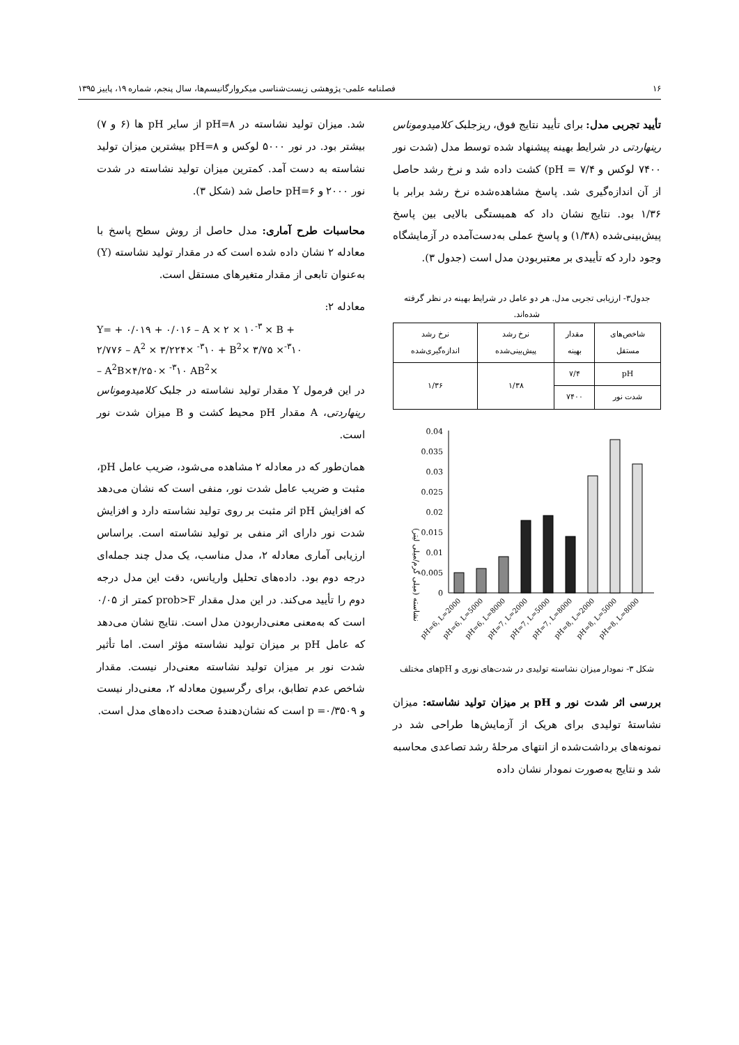۱۶ فصلنامه علمی- پژوهشی زیست‌شناسی میکروارگانیسم‌ها، سال پنجم، شماره ۱۹، پاییز ۱۳۹۵
تأیید تجربی مدل: برای تأیید نتایج فوق، ریزجلبک کلامیدوموناس رینهاردتی در شرایط بهینه پیشنهاد شده توسط مدل (شدت نور ۷۴۰۰ لوکس و pH = ۷/۴) کشت داده شد و نرخ رشد حاصل از آن اندازه‌گیری شد. پاسخ مشاهده‌شده نرخ رشد برابر با ۱/۳۶ بود. نتایج نشان داد که همبستگی بالایی بین پاسخ پیش‌بینی‌شده (۱/۳۸) و پاسخ عملی به‌دست‌آمده در آزمایشگاه وجود دارد که تأییدی بر معتبربودن مدل است (جدول ۳).
جدول۳- ارزیابی تجربی مدل. هر دو عامل در شرایط بهینه در نظر گرفته شده‌اند.
| شاخص‌های مستقل | مقدار بهینه | نرخ رشد پیش‌بینی‌شده | نرخ رشد اندازه‌گیری‌شده |
| --- | --- | --- | --- |
| pH | ۷/۴ | ۱/۳۸ | ۱/۳۶ |
| شدت نور | ۷۴۰۰ | | |
نشاسته (میلی گرم/میلی لیتر)
0.04
0.035
0.03
0.025
0.02
0.015
0.01
0.005
0
pH=6, L=2000
pH=6, L=5000
pH=6, L=8000
pH=7, L=2000
pH=7, L=5000
pH=7, L=8000
pH=8, L=2000
pH=8, L=5000
pH=8, L=8000
شکل ۳- نمودار میزان نشاسته تولیدی در شدت‌های نوری و pHهای مختلف
بررسی اثر شدت نور و pH بر میزان تولید نشاسته: میزان نشاستهٔ تولیدی برای هریک از آزمایش‌ها طراحی شد در نمونه‌های برداشت‌شده از انتهای مرحلهٔ رشد تصاعدی محاسبه شد و نتایج به‌صورت نمودار نشان داده
شد. میزان تولید نشاسته در pH=۸ از سایر pH ها (۶ و ۷) بیشتر بود. در نور ۵۰۰۰ لوکس و pH=۸ بیشترین میزان تولید نشاسته به دست آمد. کمترین میزان تولید نشاسته در شدت نور ۲۰۰۰ و pH=۶ حاصل شد (شکل ۳).
محاسبات طرح آماری: مدل حاصل از روش سطح پاسخ با معادله ۲ نشان داده شده است که در مقدار تولید نشاسته (Y) به‌عنوان تابعی از مقدار متغیرهای مستقل است.
معادله ۲:
Y= + ۰/۰۱۹ + ۰/۰۱۶ – A × ۲ × ۱۰<sup>-۳</sup> × B +
۲/۷۷۶ – A<sup>2</sup> × ۳/۲۲۴× <sup>-۳</sup>۱۰ + B<sup>2</sup>× ۳/۷۵ ×<sup>-۳</sup>۱۰
– A<sup>2</sup>B×۴/۲۵۰× <sup>-۳</sup>۱۰ AB<sup>2</sup>×
در این فرمول Y مقدار تولید نشاسته در جلبک کلامیدوموناس رینهاردتی، A مقدار pH محیط کشت و B میزان شدت نور است.
همان‌طور که در معادله ۲ مشاهده می‌شود، ضریب عامل pH، مثبت و ضریب عامل شدت نور، منفی است که نشان می‌دهد که افزایش pH اثر مثبت بر روی تولید نشاسته دارد و افزایش شدت نور دارای اثر منفی بر تولید نشاسته است. براساس ارزیابی آماری معادله ۲، مدل مناسب، یک مدل چند جمله‌ای درجه دوم بود. داده‌های تحلیل واریانس، دقت این مدل درجه دوم را تأیید می‌کند. در این مدل مقدار prob>F کمتر از ۰/۰۵ است که به‌معنی معنی‌داربودن مدل است. نتایج نشان می‌دهد که عامل pH بر میزان تولید نشاسته مؤثر است. اما تأثیر شدت نور بر میزان تولید نشاسته معنی‌دار نیست. مقدار شاخص عدم تطابق، برای رگرسیون معادله ۲، معنی‌دار نیست و p =۰/۳۵۰۹ است که نشان‌دهندهٔ صحت داده‌های مدل است.